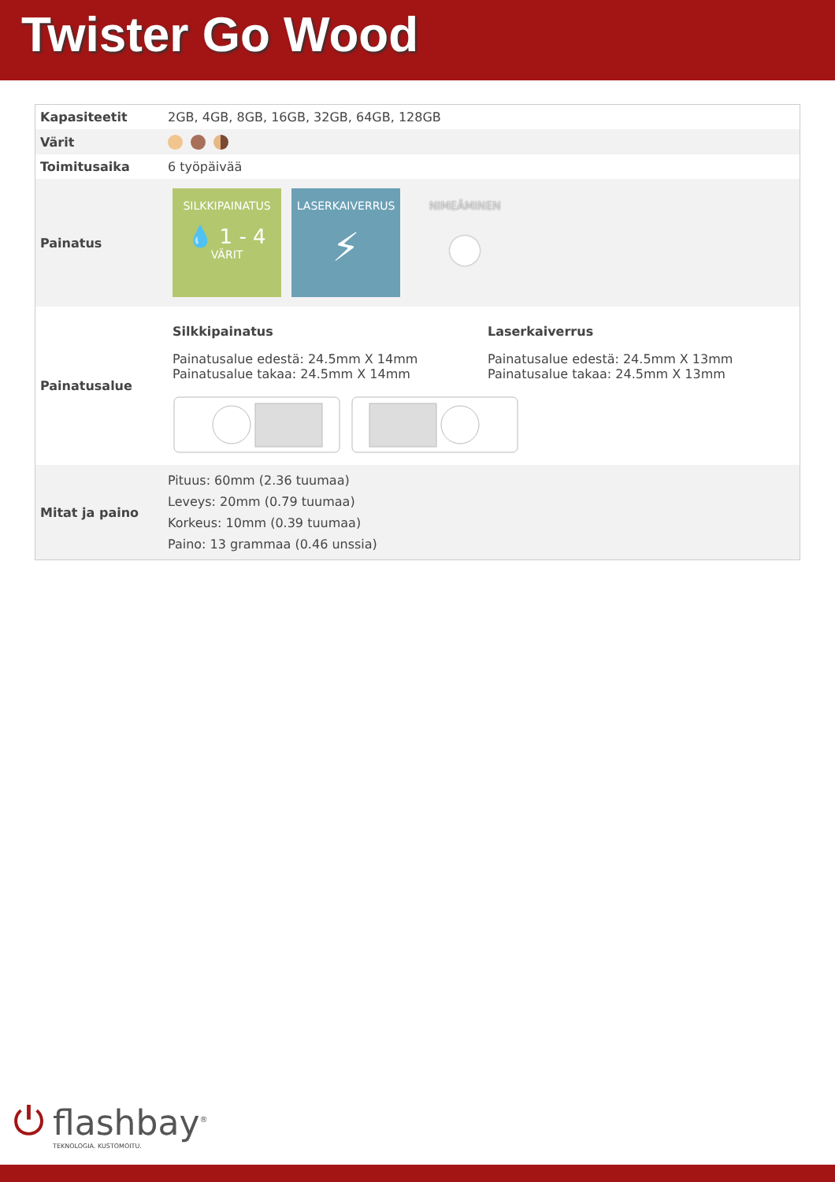Twister Go Wood
| Kapasiteetit | 2GB, 4GB, 8GB, 16GB, 32GB, 64GB, 128GB |
| Värit | |
| Toimitusaika | 6 työpäivää |
| Painatus | SILKKIPAINATUS 💧 1 - 4 VÄRIT LASERKAIVERRUS ⚡ NIMEÄMINEN ● |
| Painatusalue | Silkkipainatus Painatusalue edestä: 24.5mm X 14mm Painatusalue takaa: 24.5mm X 14mm Laserkaiverrus Painatusalue edestä: 24.5mm X 13mm Painatusalue takaa: 24.5mm X 13mm |
| Mitat ja paino | Pituus: 60mm (2.36 tuumaa) Leveys: 20mm (0.79 tuumaa) Korkeus: 10mm (0.39 tuumaa) Paino: 13 grammaa (0.46 unssia) |
⏻
flashbay<sup>®</sup>
TEKNOLOGIA. KUSTOMOITU.